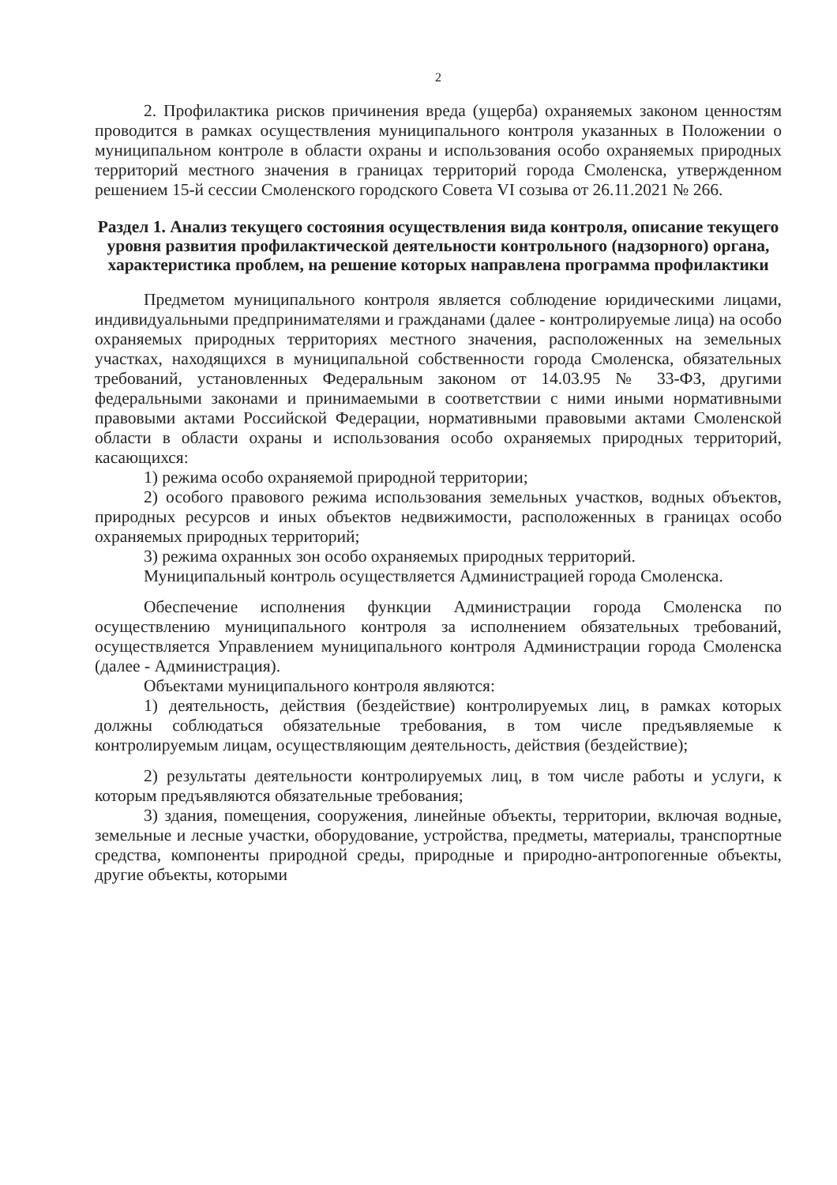2
2. Профилактика рисков причинения вреда (ущерба) охраняемых законом ценностям проводится в рамках осуществления муниципального контроля указанных в Положении о муниципальном контроле в области охраны и использования особо охраняемых природных территорий местного значения в границах территорий города Смоленска, утвержденном решением 15-й сессии Смоленского городского Совета VI созыва от 26.11.2021 № 266.
Раздел 1. Анализ текущего состояния осуществления вида контроля, описание текущего уровня развития профилактической деятельности контрольного (надзорного) органа, характеристика проблем, на решение которых направлена программа профилактики
Предметом муниципального контроля является соблюдение юридическими лицами, индивидуальными предпринимателями и гражданами (далее - контролируемые лица) на особо охраняемых природных территориях местного значения, расположенных на земельных участках, находящихся в муниципальной собственности города Смоленска, обязательных требований, установленных Федеральным законом от 14.03.95 № 33-ФЗ, другими федеральными законами и принимаемыми в соответствии с ними иными нормативными правовыми актами Российской Федерации, нормативными правовыми актами Смоленской области в области охраны и использования особо охраняемых природных территорий, касающихся:
1) режима особо охраняемой природной территории;
2) особого правового режима использования земельных участков, водных объектов, природных ресурсов и иных объектов недвижимости, расположенных в границах особо охраняемых природных территорий;
3) режима охранных зон особо охраняемых природных территорий.
Муниципальный контроль осуществляется Администрацией города Смоленска.
Обеспечение исполнения функции Администрации города Смоленска по осуществлению муниципального контроля за исполнением обязательных требований, осуществляется Управлением муниципального контроля Администрации города Смоленска (далее - Администрация).
Объектами муниципального контроля являются:
1) деятельность, действия (бездействие) контролируемых лиц, в рамках которых должны соблюдаться обязательные требования, в том числе предъявляемые к контролируемым лицам, осуществляющим деятельность, действия (бездействие);
2) результаты деятельности контролируемых лиц, в том числе работы и услуги, к которым предъявляются обязательные требования;
3) здания, помещения, сооружения, линейные объекты, территории, включая водные, земельные и лесные участки, оборудование, устройства, предметы, материалы, транспортные средства, компоненты природной среды, природные и природно-антропогенные объекты, другие объекты, которыми